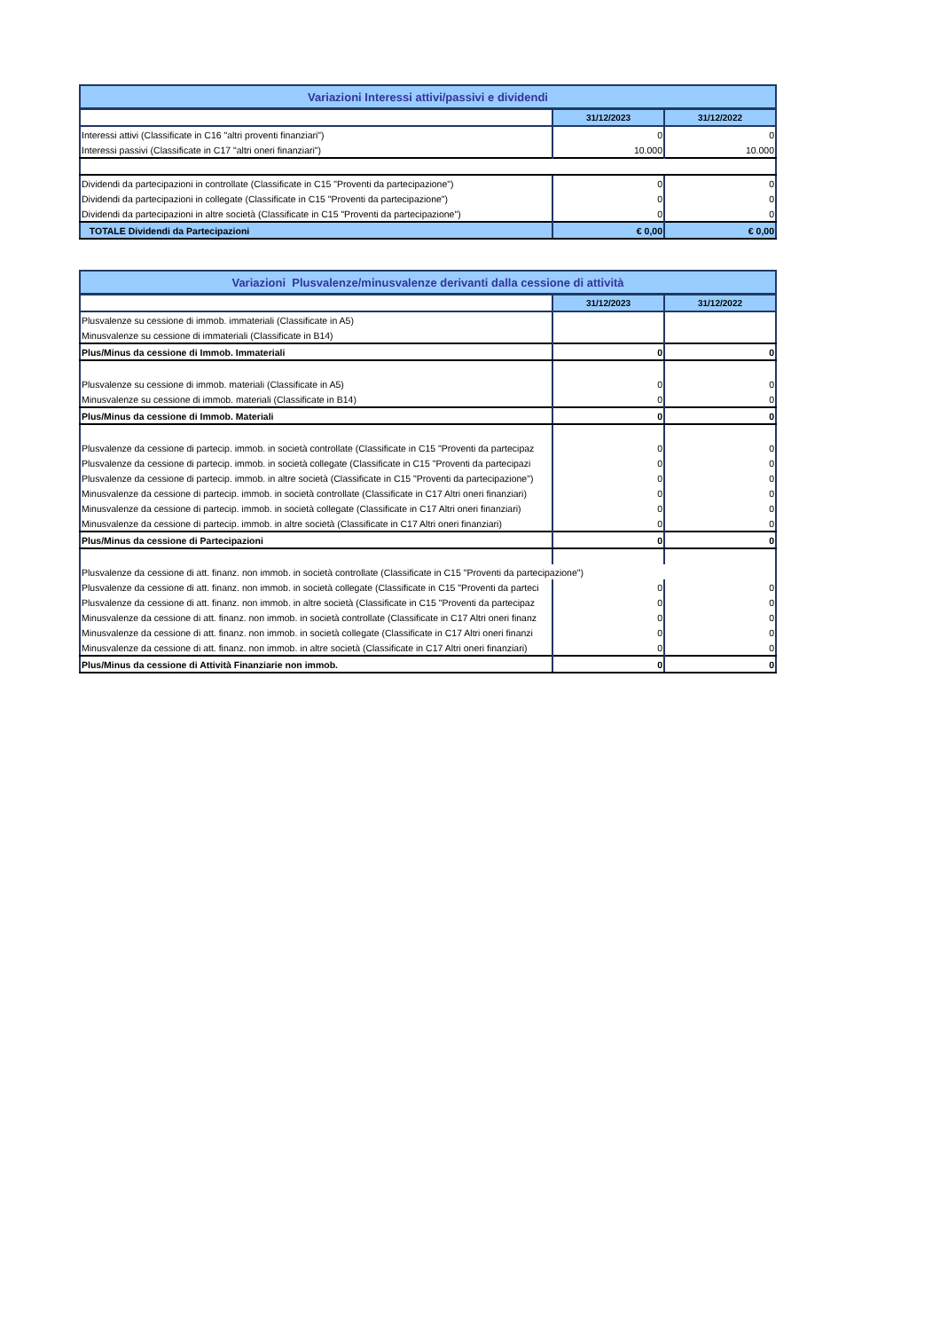| Variazioni Interessi attivi/passivi e dividendi | | |
| | 31/12/2023 | 31/12/2022 |
| Interessi attivi (Classificate in C16 "altri proventi finanziari") | 0 | 0 |
| Interessi passivi (Classificate in C17 "altri oneri finanziari") | 10.000 | 10.000 |
| Dividendi da partecipazioni in controllate (Classificate in C15 "Proventi da partecipazione") | 0 | 0 |
| Dividendi da partecipazioni in collegate (Classificate in C15 "Proventi da partecipazione") | 0 | 0 |
| Dividendi da partecipazioni in altre società (Classificate in C15 "Proventi da partecipazione") | 0 | 0 |
| TOTALE Dividendi da Partecipazioni | € 0,00 | € 0,00 |
| Variazioni Plusvalenze/minusvalenze derivanti dalla cessione di attività | | |
| | 31/12/2023 | 31/12/2022 |
| Plusvalenze su cessione di immob. immateriali (Classificate in A5) | | |
| Minusvalenze su cessione di immateriali (Classificate in B14) | | |
| Plus/Minus da cessione di Immob. Immateriali | 0 | 0 |
| Plusvalenze su cessione di immob. materiali (Classificate in A5) | 0 | 0 |
| Minusvalenze su cessione di immob. materiali (Classificate in B14) | 0 | 0 |
| Plus/Minus da cessione di Immob. Materiali | 0 | 0 |
| Plusvalenze da cessione di partecip. immob. in società controllate (Classificate in C15 "Proventi da partecipaz | 0 | 0 |
| Plusvalenze da cessione di partecip. immob. in società collegate (Classificate in C15 "Proventi da partecipazi | 0 | 0 |
| Plusvalenze da cessione di partecip. immob. in altre società (Classificate in C15 "Proventi da partecipazione") | 0 | 0 |
| Minusvalenze da cessione di partecip. immob. in società controllate (Classificate in C17 Altri oneri finanziari) | 0 | 0 |
| Minusvalenze da cessione di partecip. immob. in società collegate (Classificate in C17 Altri oneri finanziari) | 0 | 0 |
| Minusvalenze da cessione di partecip. immob. in altre società (Classificate in C17 Altri oneri finanziari) | 0 | 0 |
| Plus/Minus da cessione di Partecipazioni | 0 | 0 |
| Plusvalenze da cessione di att. finanz. non immob. in società controllate (Classificate in C15 "Proventi da partecipazione") | | |
| Plusvalenze da cessione di att. finanz. non immob. in società collegate (Classificate in C15 "Proventi da parteci | 0 | 0 |
| Plusvalenze da cessione di att. finanz. non immob. in altre società (Classificate in C15 "Proventi da partecipaz | 0 | 0 |
| Minusvalenze da cessione di att. finanz. non immob. in società controllate (Classificate in C17 Altri oneri finanz | 0 | 0 |
| Minusvalenze da cessione di att. finanz. non immob. in società collegate (Classificate in C17 Altri oneri finanzi | 0 | 0 |
| Minusvalenze da cessione di att. finanz. non immob. in altre società (Classificate in C17 Altri oneri finanziari) | 0 | 0 |
| Plus/Minus da cessione di Attività Finanziarie non immob. | 0 | 0 |